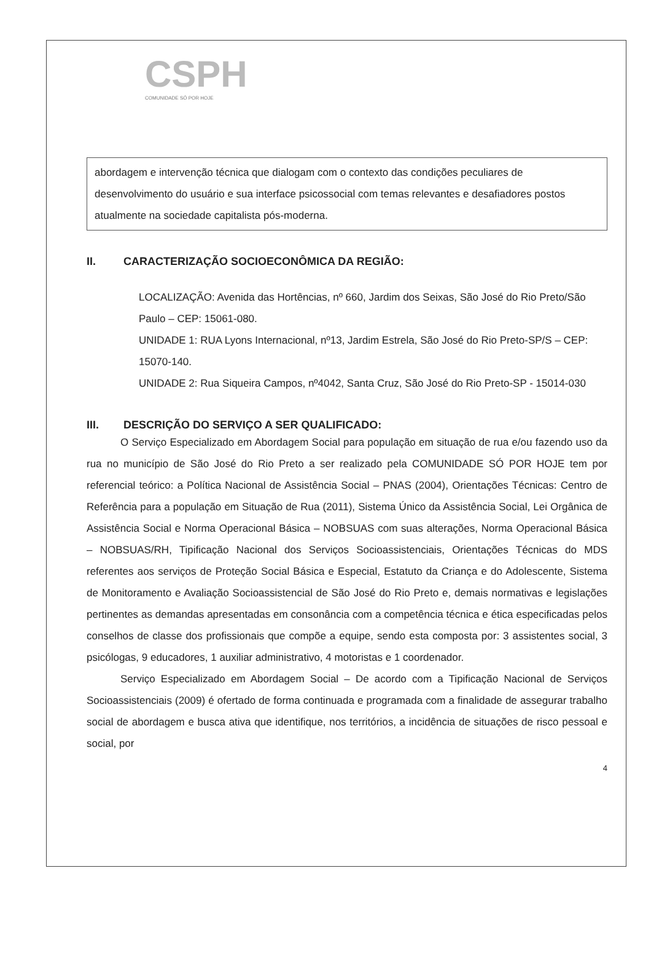CSPH
COMUNIDADE SÓ POR HOJE
abordagem e intervenção técnica que dialogam com o contexto das condições peculiares de desenvolvimento do usuário e sua interface psicossocial com temas relevantes e desafiadores postos atualmente na sociedade capitalista pós-moderna.
II. CARACTERIZAÇÃO SOCIOECONÔMICA DA REGIÃO:
LOCALIZAÇÃO: Avenida das Hortências, nº 660, Jardim dos Seixas, São José do Rio Preto/São Paulo – CEP: 15061-080.
UNIDADE 1: RUA Lyons Internacional, nº13, Jardim Estrela, São José do Rio Preto-SP/S – CEP: 15070-140.
UNIDADE 2: Rua Siqueira Campos, nº4042, Santa Cruz, São José do Rio Preto-SP - 15014-030
III. DESCRIÇÃO DO SERVIÇO A SER QUALIFICADO:
O Serviço Especializado em Abordagem Social para população em situação de rua e/ou fazendo uso da rua no município de São José do Rio Preto a ser realizado pela COMUNIDADE SÓ POR HOJE tem por referencial teórico: a Política Nacional de Assistência Social – PNAS (2004), Orientações Técnicas: Centro de Referência para a população em Situação de Rua (2011), Sistema Único da Assistência Social, Lei Orgânica de Assistência Social e Norma Operacional Básica – NOBSUAS com suas alterações, Norma Operacional Básica – NOBSUAS/RH, Tipificação Nacional dos Serviços Socioassistenciais, Orientações Técnicas do MDS referentes aos serviços de Proteção Social Básica e Especial, Estatuto da Criança e do Adolescente, Sistema de Monitoramento e Avaliação Socioassistencial de São José do Rio Preto e, demais normativas e legislações pertinentes as demandas apresentadas em consonância com a competência técnica e ética especificadas pelos conselhos de classe dos profissionais que compõe a equipe, sendo esta composta por: 3 assistentes social, 3 psicólogas, 9 educadores, 1 auxiliar administrativo, 4 motoristas e 1 coordenador.
Serviço Especializado em Abordagem Social – De acordo com a Tipificação Nacional de Serviços Socioassistenciais (2009) é ofertado de forma continuada e programada com a finalidade de assegurar trabalho social de abordagem e busca ativa que identifique, nos territórios, a incidência de situações de risco pessoal e social, por
4